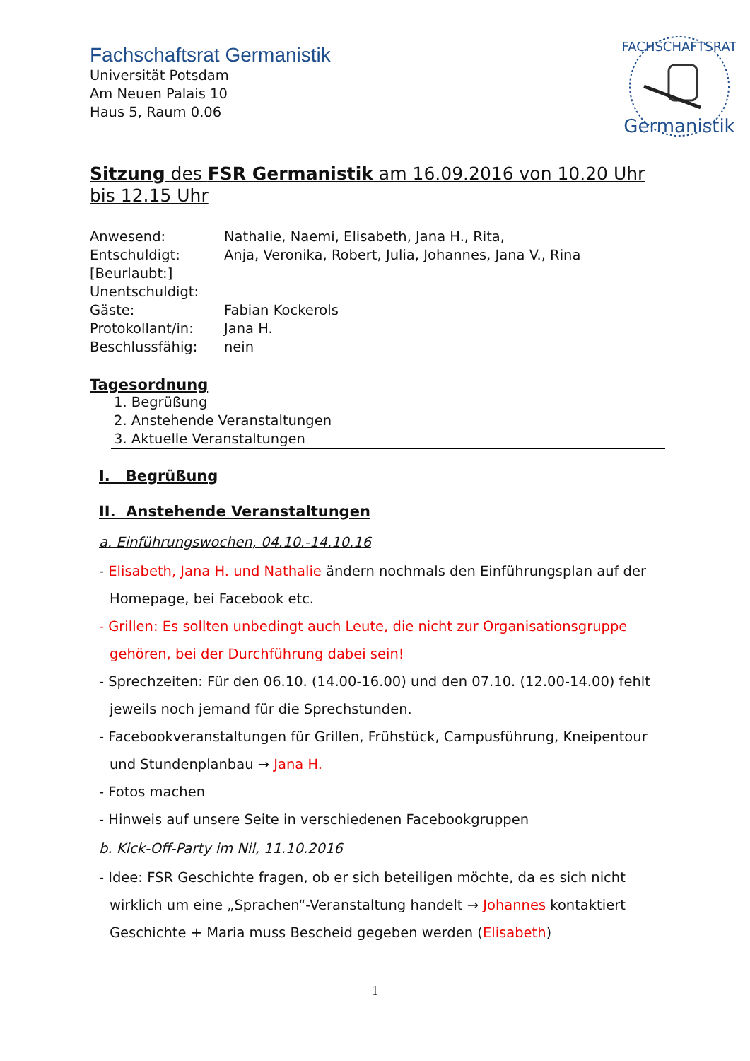Fachschaftsrat Germanistik
Universität Potsdam
Am Neuen Palais 10
Haus 5, Raum 0.06
FACHSCHAFTSRAT
Germanistik
Sitzung des FSR Germanistik am 16.09.2016 von 10.20 Uhr bis 12.15 Uhr
| Anwesend: | Nathalie, Naemi, Elisabeth, Jana H., Rita, |
| Entschuldigt: | Anja, Veronika, Robert, Julia, Johannes, Jana V., Rina |
| [Beurlaubt:] | |
| Unentschuldigt: | |
| Gäste: | Fabian Kockerols |
| Protokollant/in: | Jana H. |
| Beschlussfähig: | nein |
Tagesordnung
1. Begrüßung
2. Anstehende Veranstaltungen
3. Aktuelle Veranstaltungen
I. Begrüßung
II. Anstehende Veranstaltungen
a. Einführungswochen, 04.10.-14.10.16
- Elisabeth, Jana H. und Nathalie ändern nochmals den Einführungsplan auf der Homepage, bei Facebook etc.
- Grillen: Es sollten unbedingt auch Leute, die nicht zur Organisationsgruppe gehören, bei der Durchführung dabei sein!
- Sprechzeiten: Für den 06.10. (14.00-16.00) und den 07.10. (12.00-14.00) fehlt jeweils noch jemand für die Sprechstunden.
- Facebookveranstaltungen für Grillen, Frühstück, Campusführung, Kneipentour und Stundenplanbau → Jana H.
- Fotos machen
- Hinweis auf unsere Seite in verschiedenen Facebookgruppen
b. Kick-Off-Party im Nil, 11.10.2016
- Idee: FSR Geschichte fragen, ob er sich beteiligen möchte, da es sich nicht wirklich um eine „Sprachen“-Veranstaltung handelt → Johannes kontaktiert Geschichte + Maria muss Bescheid gegeben werden (Elisabeth)
1